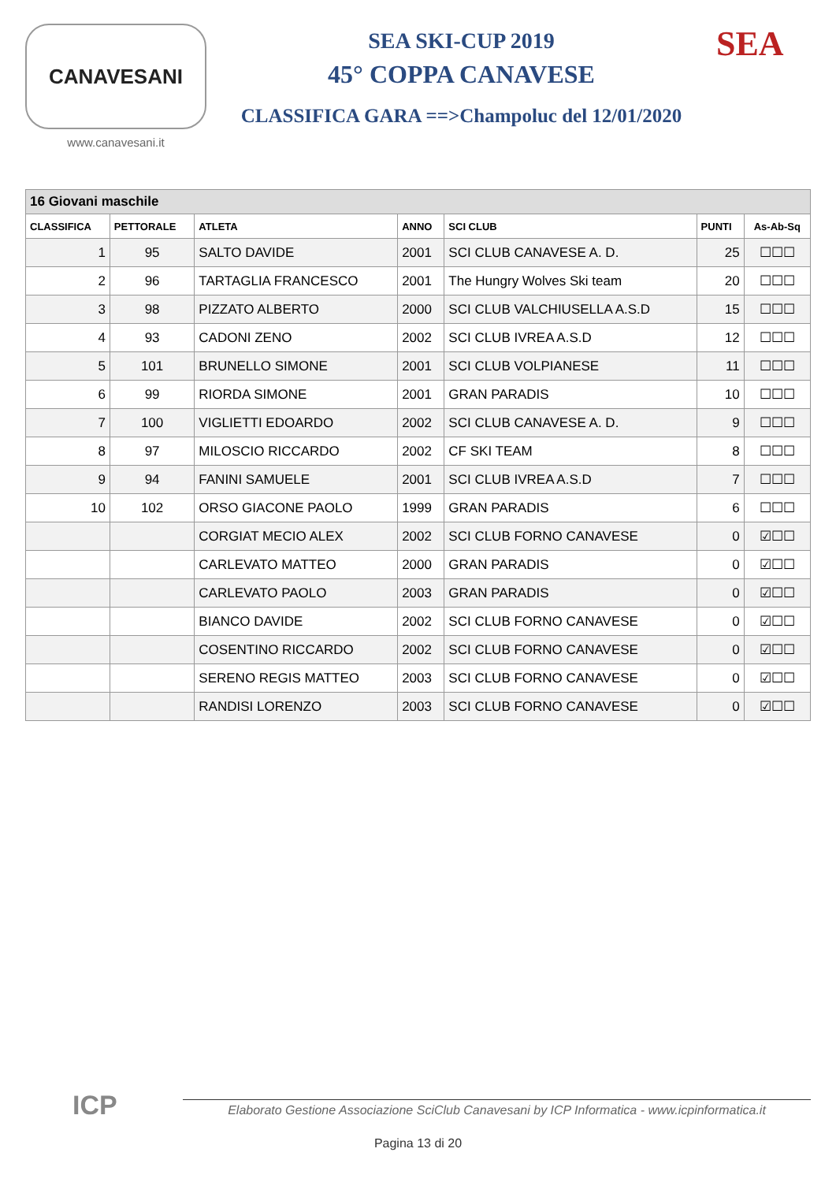CANAVESANI
www.canavesani.it
SEA SKI-CUP 2019
45° COPPA CANAVESE
CLASSIFICA GARA ==>Champoluc del 12/01/2020
SEA
| 16 Giovani maschile | | | | | | |
| --- | --- | --- | --- | --- | --- | --- |
| CLASSIFICA | PETTORALE | ATLETA | ANNO | SCI CLUB | PUNTI | As-Ab-Sq |
| 1 | 95 | SALTO DAVIDE | 2001 | SCI CLUB CANAVESE A. D. | 25 | ☐☐☐ |
| 2 | 96 | TARTAGLIA FRANCESCO | 2001 | The Hungry Wolves Ski team | 20 | ☐☐☐ |
| 3 | 98 | PIZZATO ALBERTO | 2000 | SCI CLUB VALCHIUSELLA A.S.D | 15 | ☐☐☐ |
| 4 | 93 | CADONI ZENO | 2002 | SCI CLUB IVREA A.S.D | 12 | ☐☐☐ |
| 5 | 101 | BRUNELLO SIMONE | 2001 | SCI CLUB VOLPIANESE | 11 | ☐☐☐ |
| 6 | 99 | RIORDA SIMONE | 2001 | GRAN PARADIS | 10 | ☐☐☐ |
| 7 | 100 | VIGLIETTI EDOARDO | 2002 | SCI CLUB CANAVESE A. D. | 9 | ☐☐☐ |
| 8 | 97 | MILOSCIO RICCARDO | 2002 | CF SKI TEAM | 8 | ☐☐☐ |
| 9 | 94 | FANINI SAMUELE | 2001 | SCI CLUB IVREA A.S.D | 7 | ☐☐☐ |
| 10 | 102 | ORSO GIACONE PAOLO | 1999 | GRAN PARADIS | 6 | ☐☐☐ |
| | | CORGIAT MECIO ALEX | 2002 | SCI CLUB FORNO CANAVESE | 0 | ☑☐☐ |
| | | CARLEVATO MATTEO | 2000 | GRAN PARADIS | 0 | ☑☐☐ |
| | | CARLEVATO PAOLO | 2003 | GRAN PARADIS | 0 | ☑☐☐ |
| | | BIANCO DAVIDE | 2002 | SCI CLUB FORNO CANAVESE | 0 | ☑☐☐ |
| | | COSENTINO RICCARDO | 2002 | SCI CLUB FORNO CANAVESE | 0 | ☑☐☐ |
| | | SERENO REGIS MATTEO | 2003 | SCI CLUB FORNO CANAVESE | 0 | ☑☐☐ |
| | | RANDISI LORENZO | 2003 | SCI CLUB FORNO CANAVESE | 0 | ☑☐☐ |
ICP
Elaborato Gestione Associazione SciClub Canavesani by ICP Informatica - www.icpinformatica.it
Pagina 13 di 20